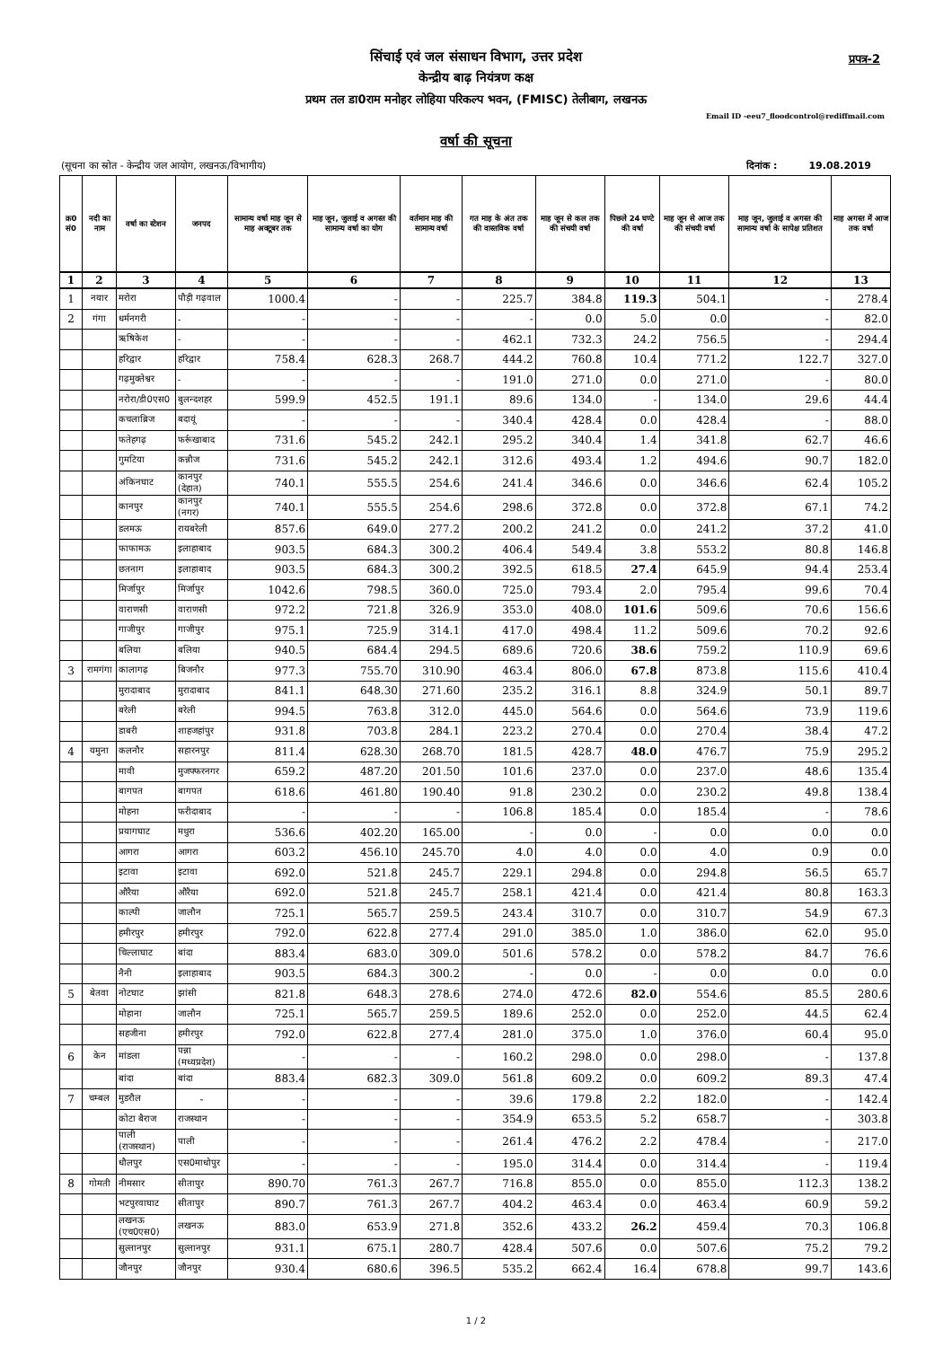प्रपत्र-2
सिंचाई एवं जल संसाधन विभाग, उत्तर प्रदेश
केन्द्रीय बाढ़ नियंत्रण कक्ष
प्रथम तल डा0राम मनोहर लोहिया परिकल्प भवन, (FMISC) तेलीबाग, लखनऊ
Email ID -eeu7_floodcontrol@rediffmail.com
वर्षा की सूचना
(सूचना का स्रोत - केन्द्रीय जल आयोग, लखनऊ/विभागीय) दिनांक : 19.08.2019
| क्र0 सं0 | नदी का नाम | वर्षा का स्टेशन | जनपद | सामान्य वर्षा माह जून से माह अक्टूबर तक | माह जून, जुलाई व अगस्त की सामान्य वर्षा का योग | वर्तमान माह की सामान्य वर्षा | गत माह के अंत तक की वास्तविक वर्षा | माह जून से कल तक की संचयी वर्षा | पिछले 24 घण्टे की वर्षा | माह जून से आज तक की संचयी वर्षा | माह जून, जुलाई व अगस्त की सामान्य वर्षा के सापेक्ष प्रतिशत | माह अगस्त में आज तक वर्षा |
| --- | --- | --- | --- | --- | --- | --- | --- | --- | --- | --- | --- | --- |
| 1 | 2 | 3 | 4 | 5 | 6 | 7 | 8 | 9 | 10 | 11 | 12 | 13 |
| 1 | नयार | मरोरा | पौड़ी गढ़वाल | 1000.4 | - | - | 225.7 | 384.8 | 119.3 | 504.1 | - | 278.4 |
| 2 | गंगा | धर्मनगरी | - | - | - | - | - | 0.0 | 5.0 | 0.0 | - | 82.0 |
| | | ऋषिकेश | - | - | - | - | 462.1 | 732.3 | 24.2 | 756.5 | - | 294.4 |
| | | हरिद्वार | हरिद्वार | 758.4 | 628.3 | 268.7 | 444.2 | 760.8 | 10.4 | 771.2 | 122.7 | 327.0 |
| | | गढ़मुक्तेश्वर | - | - | - | - | 191.0 | 271.0 | 0.0 | 271.0 | - | 80.0 |
| | | नरोरा/डी0एस0 | बुलन्दशहर | 599.9 | 452.5 | 191.1 | 89.6 | 134.0 | - | 134.0 | 29.6 | 44.4 |
| | | कचलाब्रिज | बदायूं | - | - | - | 340.4 | 428.4 | 0.0 | 428.4 | - | 88.0 |
| | | फतेहगढ़ | फर्रूखाबाद | 731.6 | 545.2 | 242.1 | 295.2 | 340.4 | 1.4 | 341.8 | 62.7 | 46.6 |
| | | गुमटिया | कन्नौज | 731.6 | 545.2 | 242.1 | 312.6 | 493.4 | 1.2 | 494.6 | 90.7 | 182.0 |
| | | अंकिनघाट | कानपुर (देहात) | 740.1 | 555.5 | 254.6 | 241.4 | 346.6 | 0.0 | 346.6 | 62.4 | 105.2 |
| | | कानपुर | कानपुर (नगर) | 740.1 | 555.5 | 254.6 | 298.6 | 372.8 | 0.0 | 372.8 | 67.1 | 74.2 |
| | | डलमऊ | रायबरेली | 857.6 | 649.0 | 277.2 | 200.2 | 241.2 | 0.0 | 241.2 | 37.2 | 41.0 |
| | | फाफामऊ | इलाहाबाद | 903.5 | 684.3 | 300.2 | 406.4 | 549.4 | 3.8 | 553.2 | 80.8 | 146.8 |
| | | छतनाग | इलाहाबाद | 903.5 | 684.3 | 300.2 | 392.5 | 618.5 | 27.4 | 645.9 | 94.4 | 253.4 |
| | | मिर्जापुर | मिर्जापुर | 1042.6 | 798.5 | 360.0 | 725.0 | 793.4 | 2.0 | 795.4 | 99.6 | 70.4 |
| | | वाराणसी | वाराणसी | 972.2 | 721.8 | 326.9 | 353.0 | 408.0 | 101.6 | 509.6 | 70.6 | 156.6 |
| | | गाजीपुर | गाजीपुर | 975.1 | 725.9 | 314.1 | 417.0 | 498.4 | 11.2 | 509.6 | 70.2 | 92.6 |
| | | बलिया | बलिया | 940.5 | 684.4 | 294.5 | 689.6 | 720.6 | 38.6 | 759.2 | 110.9 | 69.6 |
| 3 | रामगंगा | कालागढ़ | बिजनौर | 977.3 | 755.70 | 310.90 | 463.4 | 806.0 | 67.8 | 873.8 | 115.6 | 410.4 |
| | | मुरादाबाद | मुरादाबाद | 841.1 | 648.30 | 271.60 | 235.2 | 316.1 | 8.8 | 324.9 | 50.1 | 89.7 |
| | | बरेली | बरेली | 994.5 | 763.8 | 312.0 | 445.0 | 564.6 | 0.0 | 564.6 | 73.9 | 119.6 |
| | | डाबरी | शाहजहांपुर | 931.8 | 703.8 | 284.1 | 223.2 | 270.4 | 0.0 | 270.4 | 38.4 | 47.2 |
| 4 | यमुना | कलनौर | सहारनपुर | 811.4 | 628.30 | 268.70 | 181.5 | 428.7 | 48.0 | 476.7 | 75.9 | 295.2 |
| | | मावी | मुजफ्फरनगर | 659.2 | 487.20 | 201.50 | 101.6 | 237.0 | 0.0 | 237.0 | 48.6 | 135.4 |
| | | बागपत | बागपत | 618.6 | 461.80 | 190.40 | 91.8 | 230.2 | 0.0 | 230.2 | 49.8 | 138.4 |
| | | मोहना | फरीदाबाद | - | - | - | 106.8 | 185.4 | 0.0 | 185.4 | - | 78.6 |
| | | प्रयागघाट | मथुरा | 536.6 | 402.20 | 165.00 | - | 0.0 | - | 0.0 | 0.0 | 0.0 |
| | | आगरा | आगरा | 603.2 | 456.10 | 245.70 | 4.0 | 4.0 | 0.0 | 4.0 | 0.9 | 0.0 |
| | | इटावा | इटावा | 692.0 | 521.8 | 245.7 | 229.1 | 294.8 | 0.0 | 294.8 | 56.5 | 65.7 |
| | | औरैया | औरैया | 692.0 | 521.8 | 245.7 | 258.1 | 421.4 | 0.0 | 421.4 | 80.8 | 163.3 |
| | | काल्पी | जालौन | 725.1 | 565.7 | 259.5 | 243.4 | 310.7 | 0.0 | 310.7 | 54.9 | 67.3 |
| | | हमीरपुर | हमीरपुर | 792.0 | 622.8 | 277.4 | 291.0 | 385.0 | 1.0 | 386.0 | 62.0 | 95.0 |
| | | चिल्लाघाट | बांदा | 883.4 | 683.0 | 309.0 | 501.6 | 578.2 | 0.0 | 578.2 | 84.7 | 76.6 |
| | | नैनी | इलाहाबाद | 903.5 | 684.3 | 300.2 | - | 0.0 | - | 0.0 | 0.0 | 0.0 |
| 5 | बेतवा | नोटघाट | झांसी | 821.8 | 648.3 | 278.6 | 274.0 | 472.6 | 82.0 | 554.6 | 85.5 | 280.6 |
| | | मोहाना | जालौन | 725.1 | 565.7 | 259.5 | 189.6 | 252.0 | 0.0 | 252.0 | 44.5 | 62.4 |
| | | सहजीना | हमीरपुर | 792.0 | 622.8 | 277.4 | 281.0 | 375.0 | 1.0 | 376.0 | 60.4 | 95.0 |
| 6 | केन | मांडला | पन्ना (मध्यप्रदेश) | - | - | - | 160.2 | 298.0 | 0.0 | 298.0 | - | 137.8 |
| | | बांदा | बांदा | 883.4 | 682.3 | 309.0 | 561.8 | 609.2 | 0.0 | 609.2 | 89.3 | 47.4 |
| 7 | चम्बल | मुडरौल | - | - | - | - | 39.6 | 179.8 | 2.2 | 182.0 | - | 142.4 |
| | | कोटा बैराज | राजस्थान | - | - | - | 354.9 | 653.5 | 5.2 | 658.7 | - | 303.8 |
| | | पाली (राजस्थान) | पाली | - | - | - | 261.4 | 476.2 | 2.2 | 478.4 | - | 217.0 |
| | | धौलपुर | एस0माधोपुर | - | - | - | 195.0 | 314.4 | 0.0 | 314.4 | - | 119.4 |
| 8 | गोमती | नीमसार | सीतापुर | 890.70 | 761.3 | 267.7 | 716.8 | 855.0 | 0.0 | 855.0 | 112.3 | 138.2 |
| | | भटपुरवाघाट | सीतापुर | 890.7 | 761.3 | 267.7 | 404.2 | 463.4 | 0.0 | 463.4 | 60.9 | 59.2 |
| | | लखनऊ (एच0एस0) | लखनऊ | 883.0 | 653.9 | 271.8 | 352.6 | 433.2 | 26.2 | 459.4 | 70.3 | 106.8 |
| | | सुल्तानपुर | सुल्तानपुर | 931.1 | 675.1 | 280.7 | 428.4 | 507.6 | 0.0 | 507.6 | 75.2 | 79.2 |
| | | जौनपुर | जौनपुर | 930.4 | 680.6 | 396.5 | 535.2 | 662.4 | 16.4 | 678.8 | 99.7 | 143.6 |
1 / 2